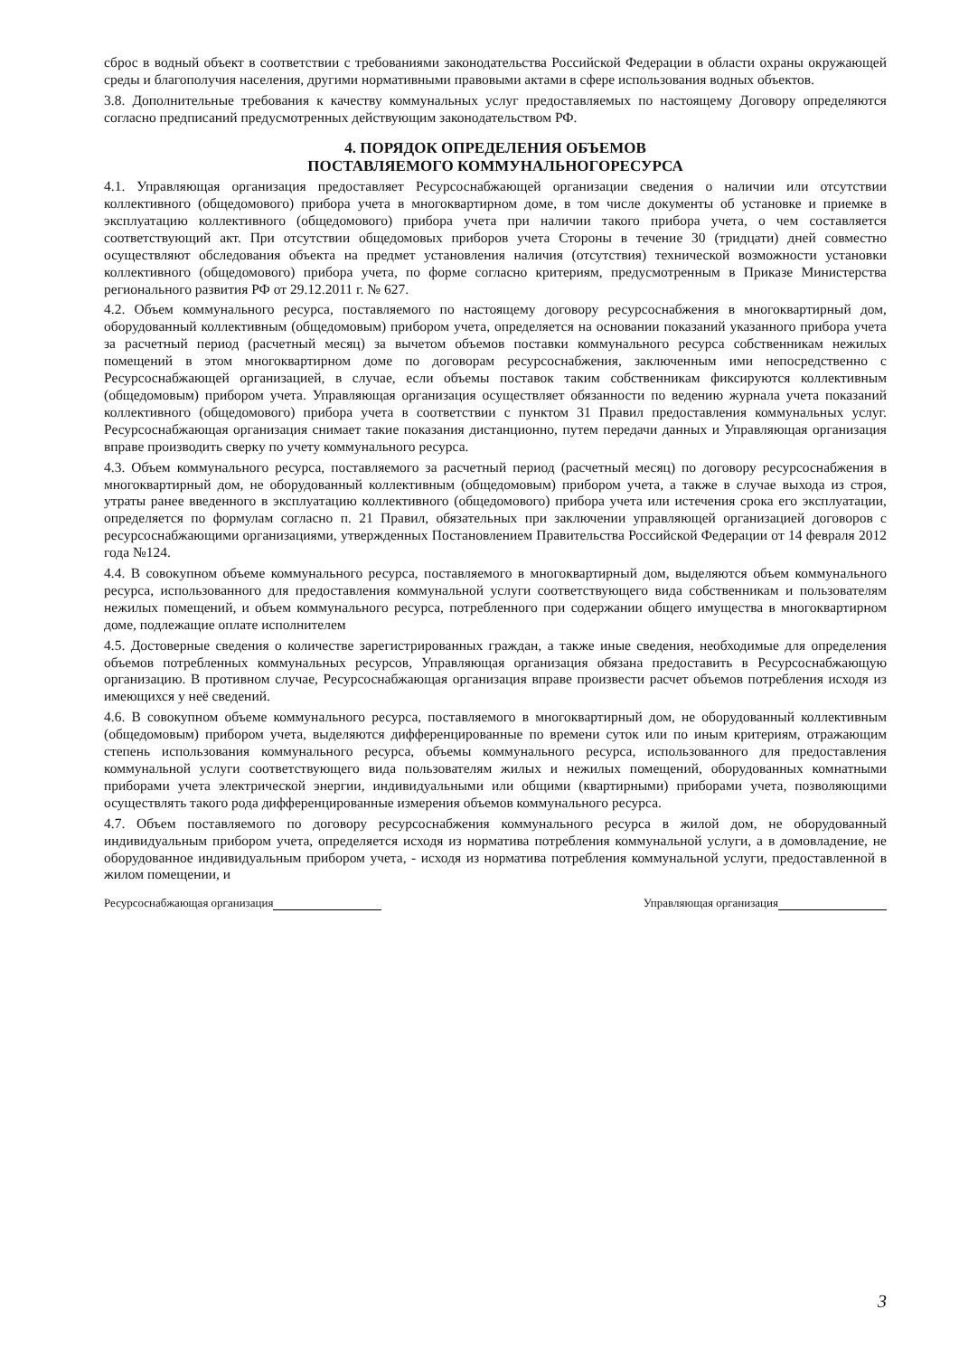сброс в водный объект в соответствии с требованиями законодательства Российской Федерации в области охраны окружающей среды и благополучия населения, другими нормативными правовыми актами в сфере использования водных объектов.
3.8. Дополнительные требования к качеству коммунальных услуг предоставляемых по настоящему Договору определяются согласно предписаний предусмотренных действующим законодательством РФ.
4. ПОРЯДОК ОПРЕДЕЛЕНИЯ ОБЪЕМОВ
ПОСТАВЛЯЕМОГО КОММУНАЛЬНОГОРЕСУРСА
4.1. Управляющая организация предоставляет Ресурсоснабжающей организации сведения о наличии или отсутствии коллективного (общедомового) прибора учета в многоквартирном доме, в том числе документы об установке и приемке в эксплуатацию коллективного (общедомового) прибора учета при наличии такого прибора учета, о чем составляется соответствующий акт. При отсутствии общедомовых приборов учета Стороны в течение 30 (тридцати) дней совместно осуществляют обследования объекта на предмет установления наличия (отсутствия) технической возможности установки коллективного (общедомового) прибора учета, по форме согласно критериям, предусмотренным в Приказе Министерства регионального развития РФ от 29.12.2011 г. № 627.
4.2. Объем коммунального ресурса, поставляемого по настоящему договору ресурсоснабжения в многоквартирный дом, оборудованный коллективным (общедомовым) прибором учета, определяется на основании показаний указанного прибора учета за расчетный период (расчетный месяц) за вычетом объемов поставки коммунального ресурса собственникам нежилых помещений в этом многоквартирном доме по договорам ресурсоснабжения, заключенным ими непосредственно с Ресурсоснабжающей организацией, в случае, если объемы поставок таким собственникам фиксируются коллективным (общедомовым) прибором учета. Управляющая организация осуществляет обязанности по ведению журнала учета показаний коллективного (общедомового) прибора учета в соответствии с пунктом 31 Правил предоставления коммунальных услуг. Ресурсоснабжающая организация снимает такие показания дистанционно, путем передачи данных и Управляющая организация вправе производить сверку по учету коммунального ресурса.
4.3. Объем коммунального ресурса, поставляемого за расчетный период (расчетный месяц) по договору ресурсоснабжения в многоквартирный дом, не оборудованный коллективным (общедомовым) прибором учета, а также в случае выхода из строя, утраты ранее введенного в эксплуатацию коллективного (общедомового) прибора учета или истечения срока его эксплуатации, определяется по формулам согласно п. 21 Правил, обязательных при заключении управляющей организацией договоров с ресурсоснабжающими организациями, утвержденных Постановлением Правительства Российской Федерации от 14 февраля 2012 года №124.
4.4. В совокупном объеме коммунального ресурса, поставляемого в многоквартирный дом, выделяются объем коммунального ресурса, использованного для предоставления коммунальной услуги соответствующего вида собственникам и пользователям нежилых помещений, и объем коммунального ресурса, потребленного при содержании общего имущества в многоквартирном доме, подлежащие оплате исполнителем
4.5. Достоверные сведения о количестве зарегистрированных граждан, а также иные сведения, необходимые для определения объемов потребленных коммунальных ресурсов, Управляющая организация обязана предоставить в Ресурсоснабжающую организацию. В противном случае, Ресурсоснабжающая организация вправе произвести расчет объемов потребления исходя из имеющихся у неё сведений.
4.6. В совокупном объеме коммунального ресурса, поставляемого в многоквартирный дом, не оборудованный коллективным (общедомовым) прибором учета, выделяются дифференцированные по времени суток или по иным критериям, отражающим степень использования коммунального ресурса, объемы коммунального ресурса, использованного для предоставления коммунальной услуги соответствующего вида пользователям жилых и нежилых помещений, оборудованных комнатными приборами учета электрической энергии, индивидуальными или общими (квартирными) приборами учета, позволяющими осуществлять такого рода дифференцированные измерения объемов коммунального ресурса.
4.7. Объем поставляемого по договору ресурсоснабжения коммунального ресурса в жилой дом, не оборудованный индивидуальным прибором учета, определяется исходя из норматива потребления коммунальной услуги, а в домовладение, не оборудованное индивидуальным прибором учета, - исходя из норматива потребления коммунальной услуги, предоставленной в жилом помещении, и
Ресурсоснабжающая организация Управляющая организация
3